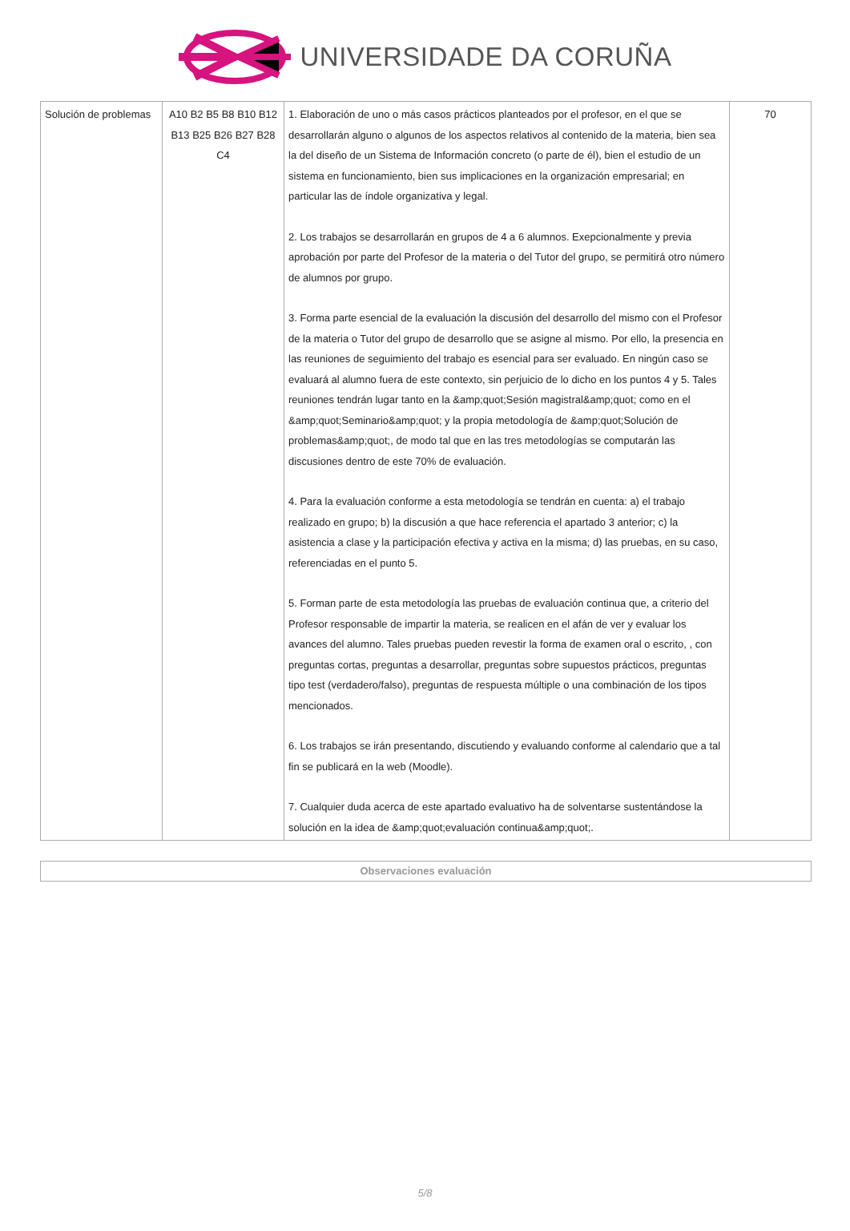UNIVERSIDADE DA CORUÑA
| Solución de problemas | A10 B2 B5 B8 B10 B12 B13 B25 B26 B27 B28 C4 | 1. Elaboración de uno o más casos prácticos planteados por el profesor, en el que se desarrollarán alguno o algunos de los aspectos relativos al contenido de la materia, bien sea la del diseño de un Sistema de Información concreto (o parte de él), bien el estudio de un sistema en funcionamiento, bien sus implicaciones en la organización empresarial; en particular las de índole organizativa y legal. 2. Los trabajos se desarrollarán en grupos de 4 a 6 alumnos. Exepcionalmente y previa aprobación por parte del Profesor de la materia o del Tutor del grupo, se permitirá otro número de alumnos por grupo. 3. Forma parte esencial de la evaluación la discusión del desarrollo del mismo con el Profesor de la materia o Tutor del grupo de desarrollo que se asigne al mismo. Por ello, la presencia en las reuniones de seguimiento del trabajo es esencial para ser evaluado. En ningún caso se evaluará al alumno fuera de este contexto, sin perjuicio de lo dicho en los puntos 4 y 5. Tales reuniones tendrán lugar tanto en la &amp;quot;Sesión magistral&amp;quot; como en el &amp;quot;Seminario&amp;quot; y la propia metodología de &amp;quot;Solución de problemas&amp;quot;, de modo tal que en las tres metodologías se computarán las discusiones dentro de este 70% de evaluación. 4. Para la evaluación conforme a esta metodología se tendrán en cuenta: a) el trabajo realizado en grupo; b) la discusión a que hace referencia el apartado 3 anterior; c) la asistencia a clase y la participación efectiva y activa en la misma; d) las pruebas, en su caso, referenciadas en el punto 5. 5. Forman parte de esta metodología las pruebas de evaluación continua que, a criterio del Profesor responsable de impartir la materia, se realicen en el afán de ver y evaluar los avances del alumno. Tales pruebas pueden revestir la forma de examen oral o escrito, , con preguntas cortas, preguntas a desarrollar, preguntas sobre supuestos prácticos, preguntas tipo test (verdadero/falso), preguntas de respuesta múltiple o una combinación de los tipos mencionados. 6. Los trabajos se irán presentando, discutiendo y evaluando conforme al calendario que a tal fin se publicará en la web (Moodle). 7. Cualquier duda acerca de este apartado evaluativo ha de solventarse sustentándose la solución en la idea de &amp;quot;evaluación continua&amp;quot;. | 70 |
Observaciones evaluación
5/8